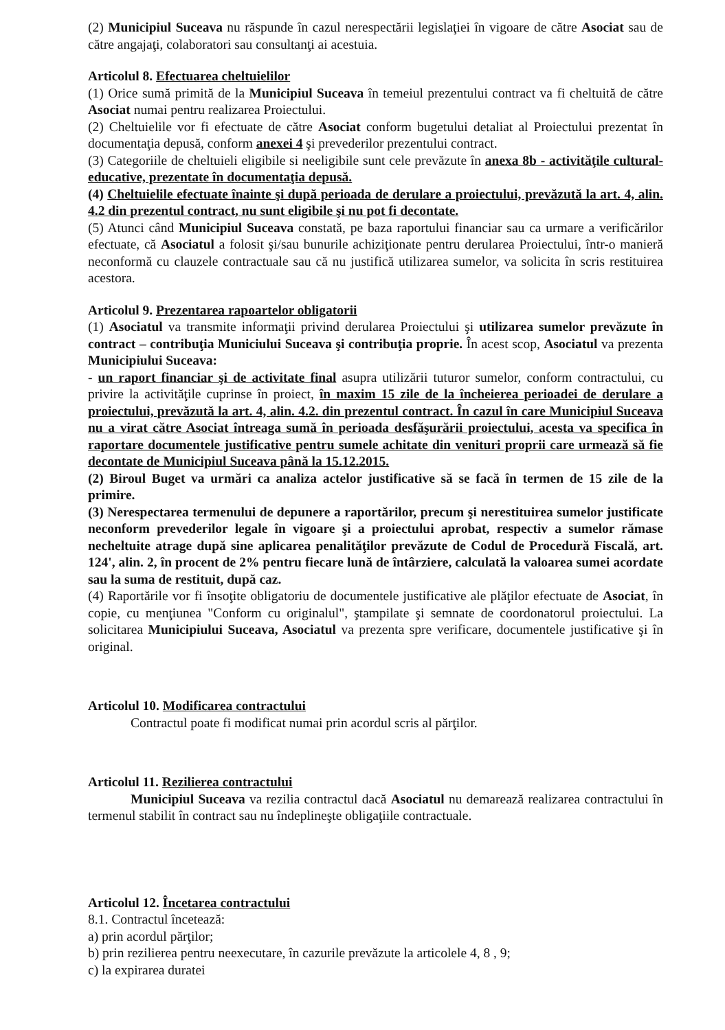(2) Municipiul Suceava nu răspunde în cazul nerespectării legislaţiei în vigoare de către Asociat sau de către angajaţi, colaboratori sau consultanţi ai acestuia.
Articolul 8. Efectuarea cheltuielilor
(1) Orice sumă primită de la Municipiul Suceava în temeiul prezentului contract va fi cheltuită de către Asociat numai pentru realizarea Proiectului.
(2) Cheltuielile vor fi efectuate de către Asociat conform bugetului detaliat al Proiectului prezentat în documentaţia depusă, conform anexei 4 şi prevederilor prezentului contract.
(3) Categoriile de cheltuieli eligibile si neeligibile sunt cele prevăzute în anexa 8b - activităţile cultural-educative, prezentate în documentaţia depusă.
(4) Cheltuielile efectuate înainte şi după perioada de derulare a proiectului, prevăzută la art. 4, alin. 4.2 din prezentul contract, nu sunt eligibile şi nu pot fi decontate.
(5) Atunci când Municipiul Suceava constată, pe baza raportului financiar sau ca urmare a verificărilor efectuate, că Asociatul a folosit şi/sau bunurile achiziţionate pentru derularea Proiectului, într-o manieră neconformă cu clauzele contractuale sau că nu justifică utilizarea sumelor, va solicita în scris restituirea acestora.
Articolul 9. Prezentarea rapoartelor obligatorii
(1) Asociatul va transmite informaţii privind derularea Proiectului şi utilizarea sumelor prevăzute în contract – contribuţia Municiului Suceava şi contribuţia proprie. În acest scop, Asociatul va prezenta Municipiului Suceava:
- un raport financiar şi de activitate final asupra utilizării tuturor sumelor, conform contractului, cu privire la activităţile cuprinse în proiect, în maxim 15 zile de la încheierea perioadei de derulare a proiectului, prevăzută la art. 4, alin. 4.2. din prezentul contract. În cazul în care Municipiul Suceava nu a virat către Asociat întreaga sumă în perioada desfăşurării proiectului, acesta va specifica în raportare documentele justificative pentru sumele achitate din venituri proprii care urmează să fie decontate de Municipiul Suceava până la 15.12.2015.
(2) Biroul Buget va urmări ca analiza actelor justificative să se facă în termen de 15 zile de la primire.
(3) Nerespectarea termenului de depunere a raportărilor, precum şi nerestituirea sumelor justificate neconform prevederilor legale în vigoare şi a proiectului aprobat, respectiv a sumelor rămase necheltuite atrage după sine aplicarea penalităţilor prevăzute de Codul de Procedură Fiscală, art. 124', alin. 2, în procent de 2% pentru fiecare lună de întârziere, calculată la valoarea sumei acordate sau la suma de restituit, după caz.
(4) Raportările vor fi însoţite obligatoriu de documentele justificative ale plăţilor efectuate de Asociat, în copie, cu menţiunea "Conform cu originalul", ştampilate şi semnate de coordonatorul proiectului. La solicitarea Municipiului Suceava, Asociatul va prezenta spre verificare, documentele justificative şi în original.
Articolul 10. Modificarea contractului
Contractul poate fi modificat numai prin acordul scris al părţilor.
Articolul 11. Rezilierea contractului
Municipiul Suceava va rezilia contractul dacă Asociatul nu demarează realizarea contractului în termenul stabilit în contract sau nu îndeplineşte obligaţiile contractuale.
Articolul 12. Încetarea contractului
8.1. Contractul încetează:
a) prin acordul părţilor;
b) prin rezilierea pentru neexecutare, în cazurile prevăzute la articolele 4, 8 , 9;
c) la expirarea duratei